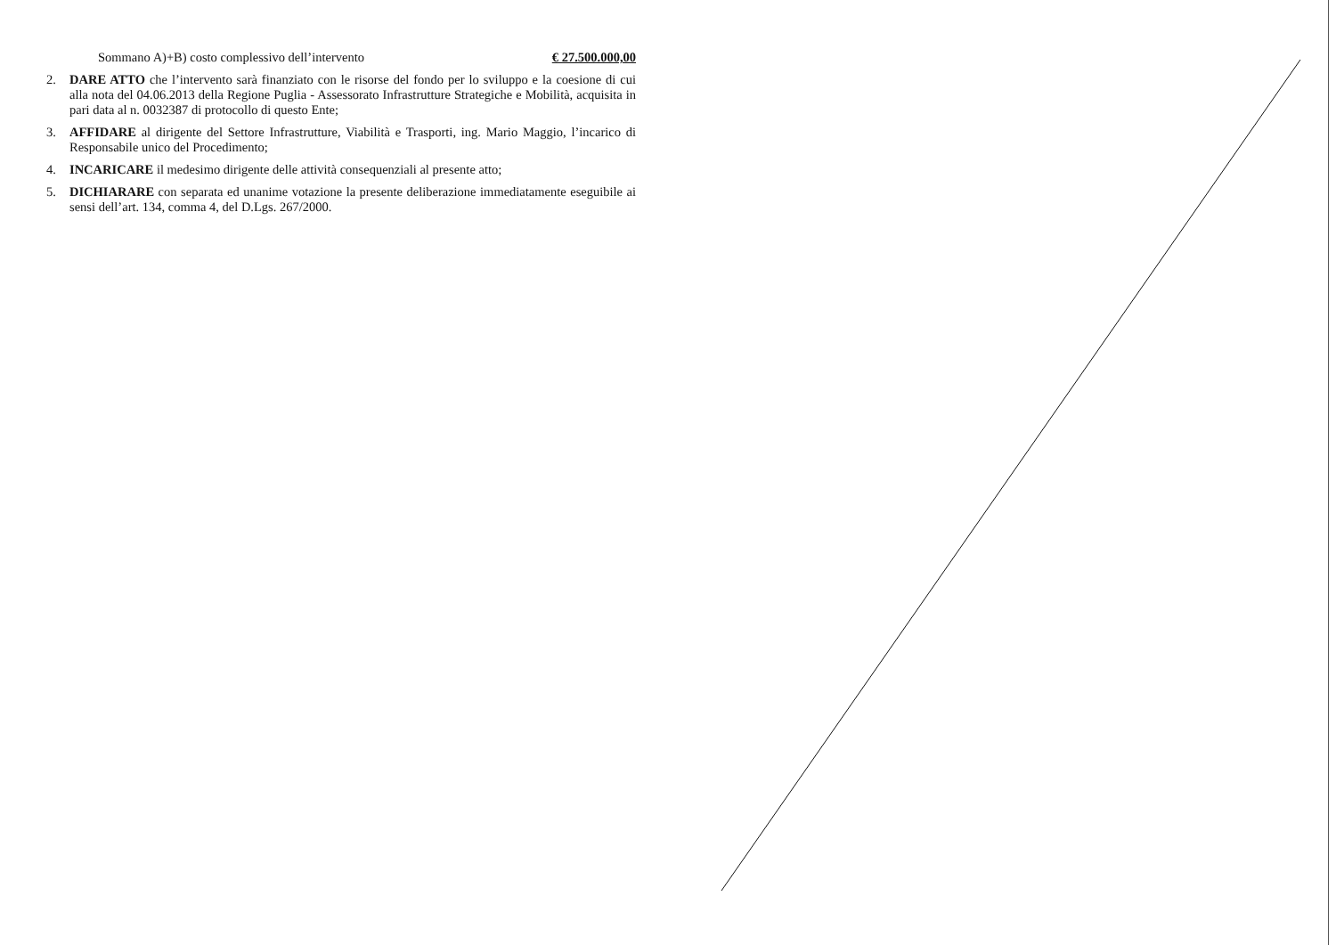Sommano A)+B) costo complessivo dell’intervento € 27.500.000,00
2. DARE ATTO che l’intervento sarà finanziato con le risorse del fondo per lo sviluppo e la coesione di cui alla nota del 04.06.2013 della Regione Puglia - Assessorato Infrastrutture Strategiche e Mobilità, acquisita in pari data al n. 0032387 di protocollo di questo Ente;
3. AFFIDARE al dirigente del Settore Infrastrutture, Viabilità e Trasporti, ing. Mario Maggio, l’incarico di Responsabile unico del Procedimento;
4. INCARICARE il medesimo dirigente delle attività consequenziali al presente atto;
5. DICHIARARE con separata ed unanime votazione la presente deliberazione immediatamente eseguibile ai sensi dell’art. 134, comma 4, del D.Lgs. 267/2000.